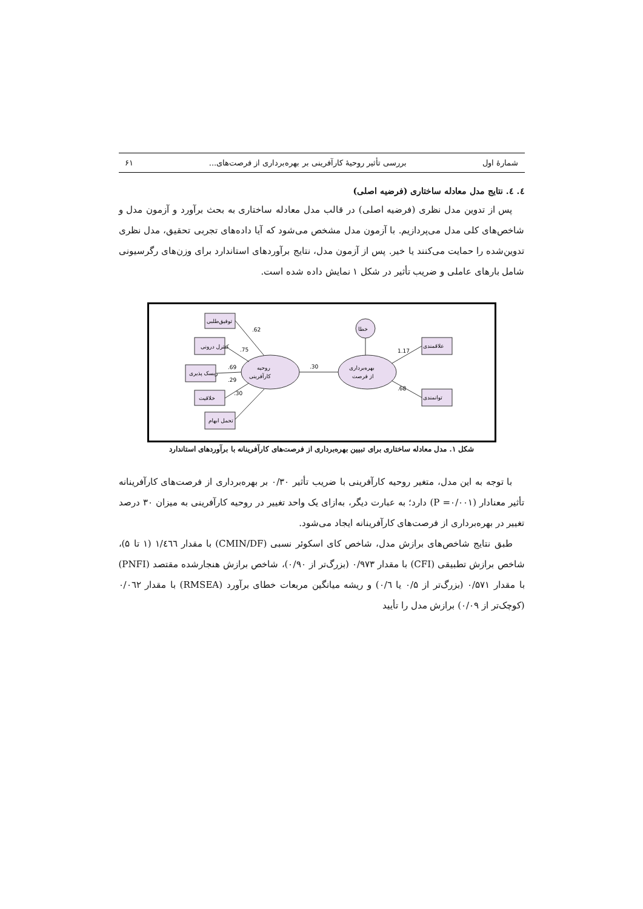شمارهٔ اول بررسی تأثیر روحیهٔ کارآفرینی بر بهره‌برداری از فرصت‌های... ۶۱
٤. ٤. نتایج مدل معادله ساختاری (فرضیه اصلی)
پس از تدوین مدل نظری (فرضیه اصلی) در قالب مدل معادله ساختاری به بحث برآورد و آزمون مدل و شاخص‌های کلی مدل می‌پردازیم. با آزمون مدل مشخص می‌شود که آیا داده‌های تجربی تحقیق، مدل نظری تدوین‌شده را حمایت می‌کنند یا خیر. پس از آزمون مدل، نتایج برآوردهای استاندارد برای وزن‌های رگرسیونی شامل بارهای عاملی و ضریب تأثیر در شکل ۱ نمایش داده شده است.
روحیه
کارآفرینی
.30
بهره‌برداری
از فرصت
خطا
توفیق‌طلبی
کنترل درونی
ریسک پذیری
خلاقیت
تحمل ابهام
علاقمندی
توانمندی
.62
.75
.69
.29
.30
1.17
.68
شکل ۱. مدل معادله ساختاری برای تبیین بهره‌برداری از فرصت‌های کارآفرینانه با برآوردهای استاندارد
با توجه به این مدل، متغیر روحیه کارآفرینی با ضریب تأثیر ۰/۳۰ بر بهره‌برداری از فرصت‌های کارآفرینانه تأثیر معنادار (P =۰/۰۰۱) دارد؛ به عبارت دیگر، به‌ازای یک واحد تغییر در روحیه کارآفرینی به میزان ۳۰ درصد تغییر در بهره‌برداری از فرصت‌های کارآفرینانه ایجاد می‌شود.
طبق نتایج شاخص‌های برازش مدل، شاخص کای اسکوئر نسبی (CMIN/DF) با مقدار ١/٤٦٦ (۱ تا ۵)، شاخص برازش تطبیقی (CFI) با مقدار ۰/۹۷۳ (بزرگ‌تر از ۰/۹۰)، شاخص برازش هنجارشده مقتصد (PNFI) با مقدار ۰/۵۷۱ (بزرگ‌تر از ۰/۵ یا ۰/٦) و ریشه میانگین مربعات خطای برآورد (RMSEA) با مقدار ۰/۰٦٢ (کوچک‌تر از ۰/۰۹) برازش مدل را تأیید